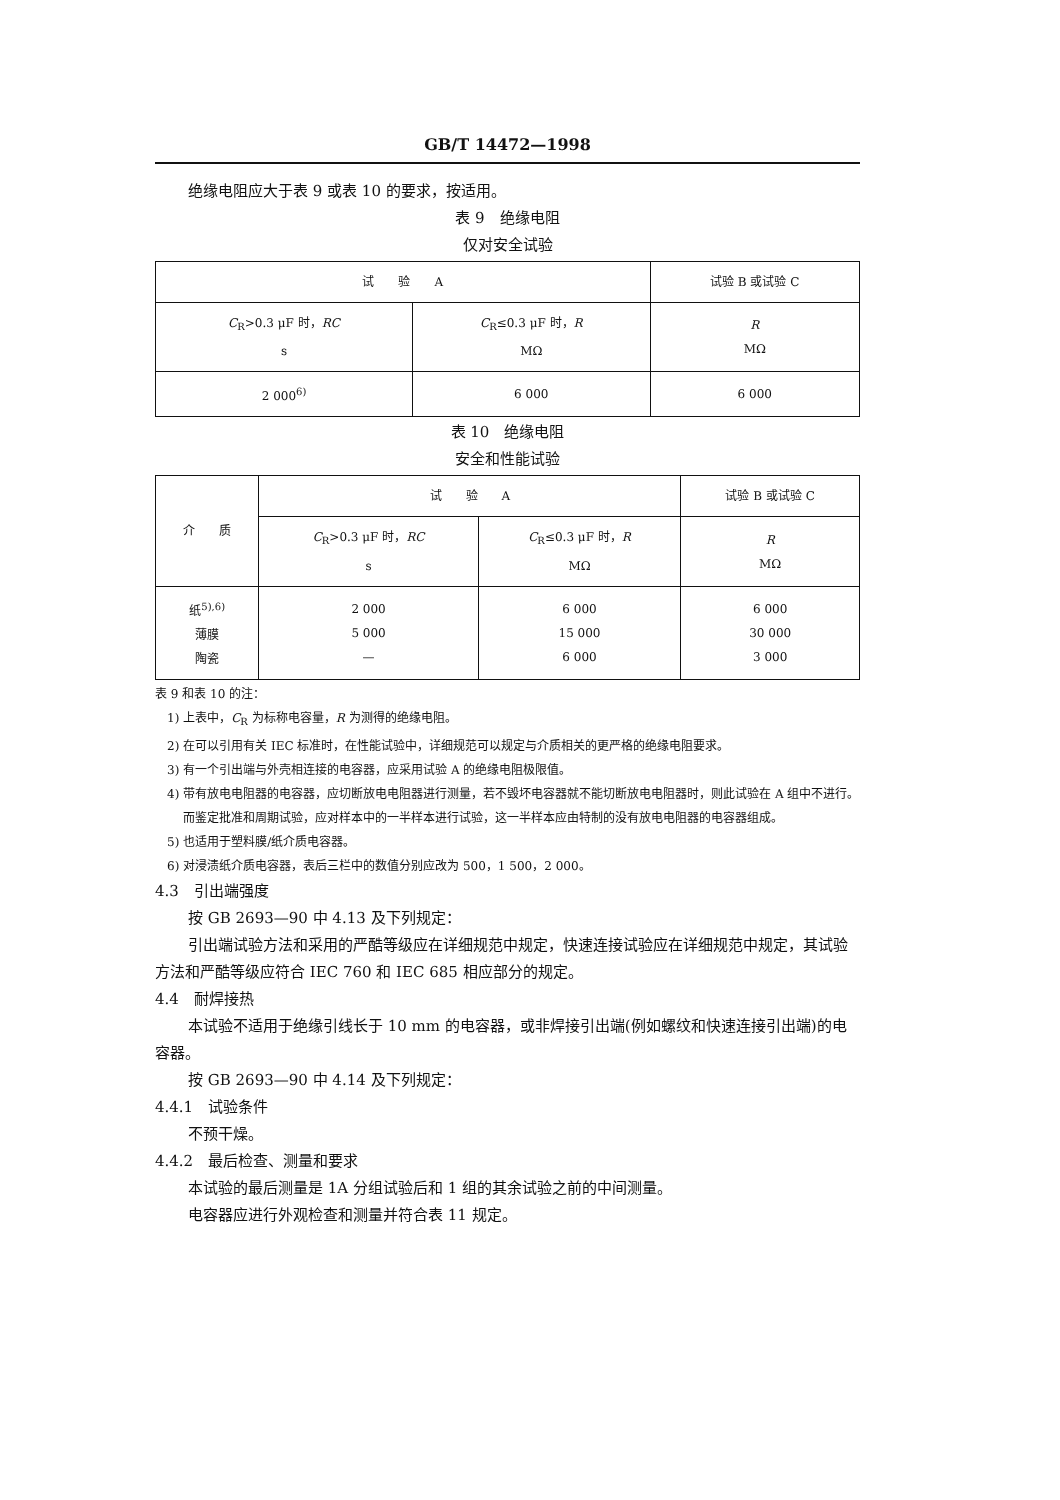GB/T 14472—1998
绝缘电阻应大于表 9 或表 10 的要求，按适用。
表 9　绝缘电阻
仅对安全试验
| 试 验 A | | 试验 B 或试验 C |
| --- | --- | --- |
| C<sub>R</sub>>0.3 μF 时， RC s | C<sub>R</sub>≤0.3 μF 时， R MΩ | R MΩ |
| 2 000<sup>6)</sup> | 6 000 | 6 000 |
表 10　绝缘电阻
安全和性能试验
| 介 质 | 试 验 A | | 试验 B 或试验 C |
| --- | --- | --- | --- |
| | C<sub>R</sub>>0.3 μF 时， RC s | C<sub>R</sub>≤0.3 μF 时， R MΩ | R MΩ |
| 纸<sup>5),6)</sup> 薄膜 陶瓷 | 2 000 5 000 — | 6 000 15 000 6 000 | 6 000 30 000 3 000 |
表 9 和表 10 的注：
1) 上表中，C<sub>R</sub> 为标称电容量，R 为测得的绝缘电阻。
2) 在可以引用有关 IEC 标准时，在性能试验中，详细规范可以规定与介质相关的更严格的绝缘电阻要求。
3) 有一个引出端与外壳相连接的电容器，应采用试验 A 的绝缘电阻极限值。
4) 带有放电电阻器的电容器，应切断放电电阻器进行测量，若不毁坏电容器就不能切断放电电阻器时，则此试验在 A 组中不进行。而鉴定批准和周期试验，应对样本中的一半样本进行试验，这一半样本应由特制的没有放电电阻器的电容器组成。
5) 也适用于塑料膜/纸介质电容器。
6) 对浸渍纸介质电容器，表后三栏中的数值分别应改为 500，1 500，2 000。
4.3　引出端强度
按 GB 2693—90 中 4.13 及下列规定：
引出端试验方法和采用的严酷等级应在详细规范中规定，快速连接试验应在详细规范中规定，其试验方法和严酷等级应符合 IEC 760 和 IEC 685 相应部分的规定。
4.4　耐焊接热
本试验不适用于绝缘引线长于 10 mm 的电容器，或非焊接引出端(例如螺纹和快速连接引出端)的电容器。
按 GB 2693—90 中 4.14 及下列规定：
4.4.1　试验条件
不预干燥。
4.4.2　最后检查、测量和要求
本试验的最后测量是 1A 分组试验后和 1 组的其余试验之前的中间测量。
电容器应进行外观检查和测量并符合表 11 规定。